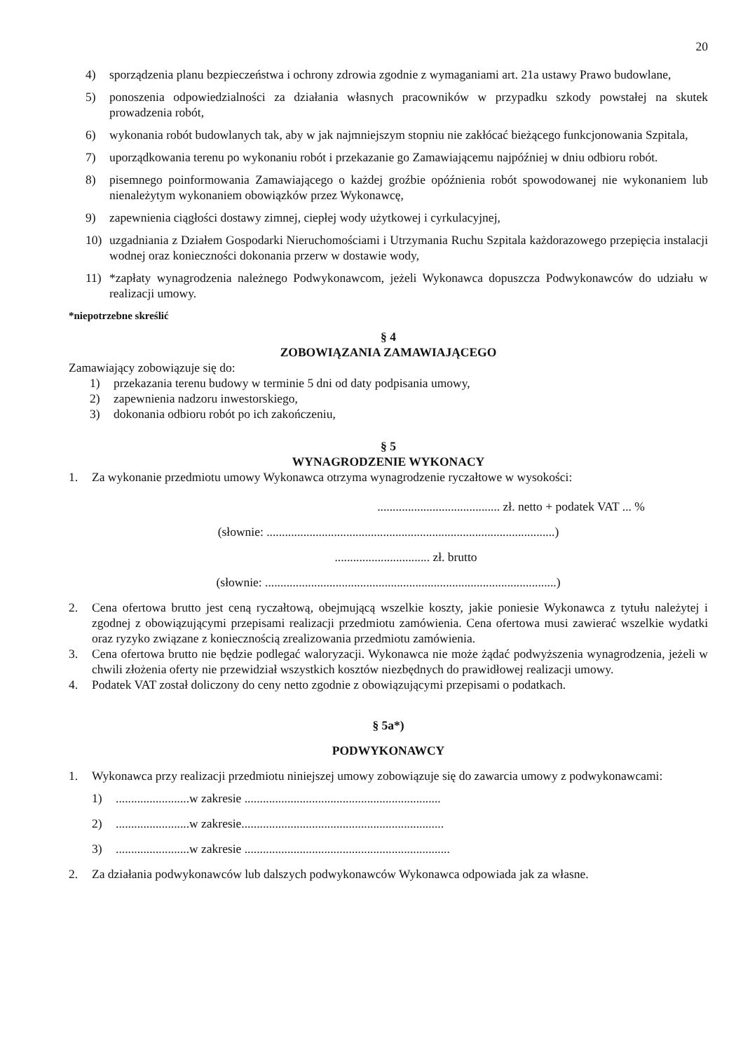20
4) sporządzenia planu bezpieczeństwa i ochrony zdrowia zgodnie z wymaganiami art. 21a ustawy Prawo budowlane,
5) ponoszenia odpowiedzialności za działania własnych pracowników w przypadku szkody powstałej na skutek prowadzenia robót,
6) wykonania robót budowlanych tak, aby w jak najmniejszym stopniu nie zakłócać bieżącego funkcjonowania Szpitala,
7) uporządkowania terenu po wykonaniu robót i przekazanie go Zamawiającemu najpóźniej w dniu odbioru robót.
8) pisemnego poinformowania Zamawiającego o każdej groźbie opóźnienia robót spowodowanej nie wykonaniem lub nienależytym wykonaniem obowiązków przez Wykonawcę,
9) zapewnienia ciągłości dostawy zimnej, ciepłej wody użytkowej i cyrkulacyjnej,
10) uzgadniania z Działem Gospodarki Nieruchomościami i Utrzymania Ruchu Szpitala każdorazowego przepięcia instalacji wodnej oraz konieczności dokonania przerw w dostawie wody,
11) *zapłaty wynagrodzenia należnego Podwykonawcom, jeżeli Wykonawca dopuszcza Podwykonawców do udziału w realizacji umowy.
*niepotrzebne skreślić
§ 4
ZOBOWIĄZANIA ZAMAWIAJĄCEGO
Zamawiający zobowiązuje się do:
1) przekazania terenu budowy w terminie 5 dni od daty podpisania umowy,
2) zapewnienia nadzoru inwestorskiego,
3) dokonania odbioru robót po ich zakończeniu,
§ 5
WYNAGRODZENIE WYKONACY
1. Za wykonanie przedmiotu umowy Wykonawca otrzyma wynagrodzenie ryczałtowe w wysokości:
........................................ zł. netto + podatek VAT ... %
(słownie: ..............................................................................................)
............................... zł. brutto
(słownie: ...............................................................................................)
2. Cena ofertowa brutto jest ceną ryczałtową, obejmującą wszelkie koszty, jakie poniesie Wykonawca z tytułu należytej i zgodnej z obowiązującymi przepisami realizacji przedmiotu zamówienia. Cena ofertowa musi zawierać wszelkie wydatki oraz ryzyko związane z koniecznością zrealizowania przedmiotu zamówienia.
3. Cena ofertowa brutto nie będzie podlegać waloryzacji. Wykonawca nie może żądać podwyższenia wynagrodzenia, jeżeli w chwili złożenia oferty nie przewidział wszystkich kosztów niezbędnych do prawidłowej realizacji umowy.
4. Podatek VAT został doliczony do ceny netto zgodnie z obowiązującymi przepisami o podatkach.
§ 5a*)
PODWYKONAWCY
1. Wykonawca przy realizacji przedmiotu niniejszej umowy zobowiązuje się do zawarcia umowy z podwykonawcami:
1)........................w zakresie ................................................................
2)........................w zakresie..................................................................
3)........................w zakresie ...................................................................
2. Za działania podwykonawców lub dalszych podwykonawców Wykonawca odpowiada jak za własne.